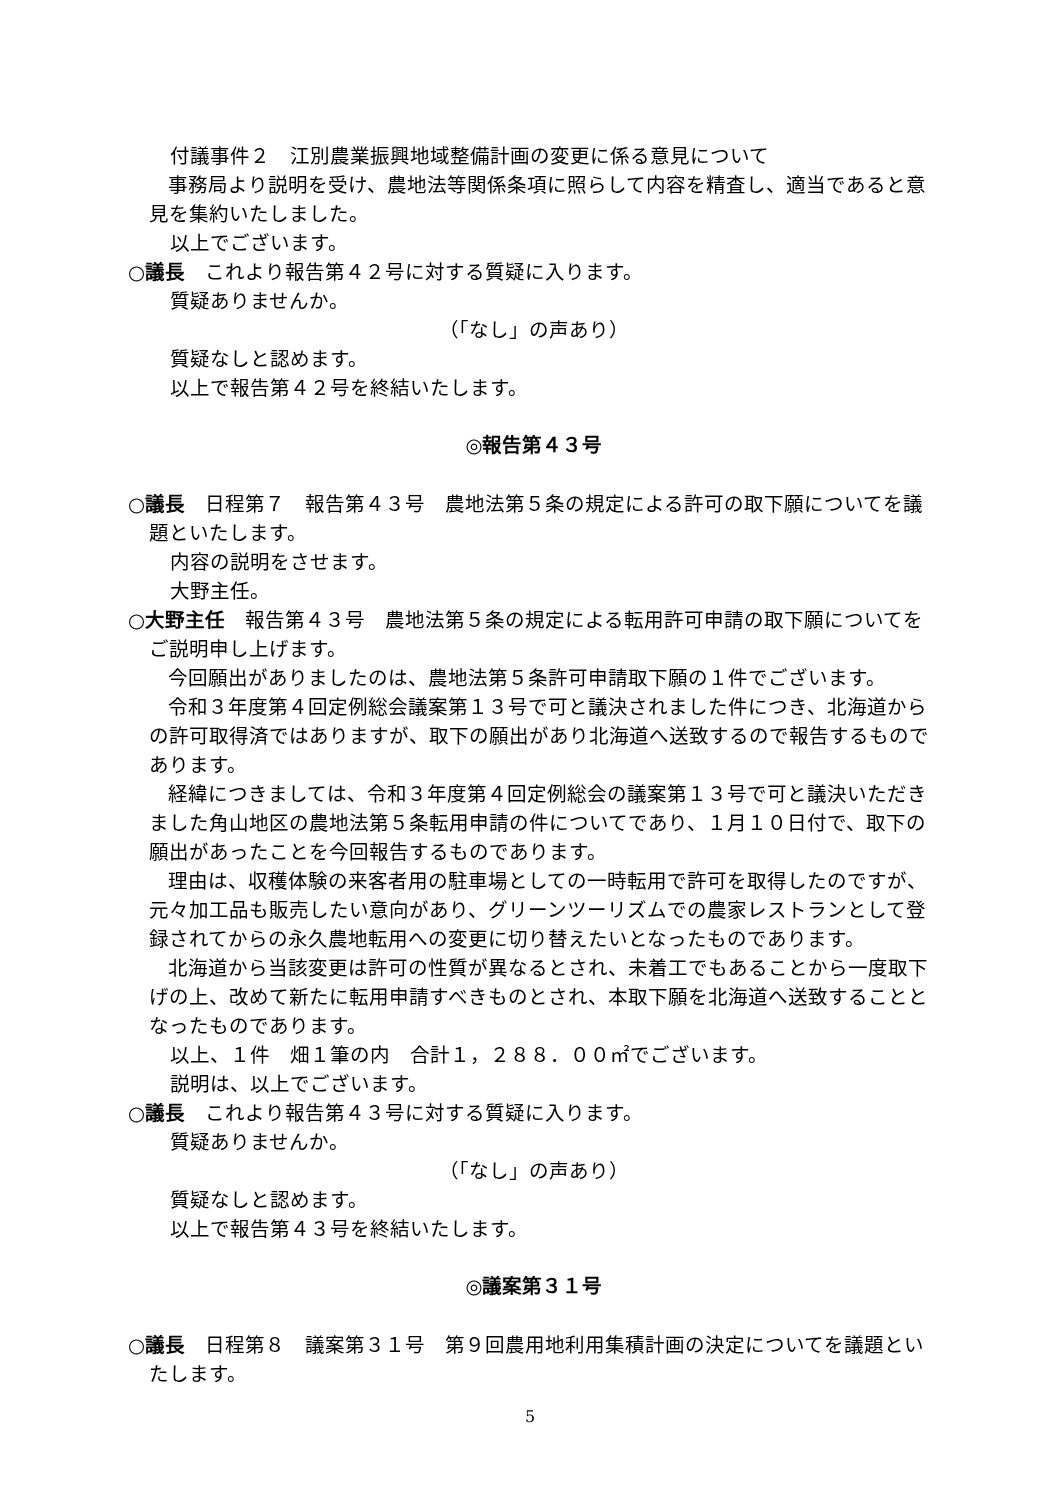付議事件２　江別農業振興地域整備計画の変更に係る意見について
　　事務局より説明を受け、農地法等関係条項に照らして内容を精査し、適当であると意見を集約いたしました。
以上でございます。
○議長　これより報告第４２号に対する質疑に入ります。
質疑ありませんか。
（「なし」の声あり）
質疑なしと認めます。
以上で報告第４２号を終結いたします。
◎報告第４３号
○議長　日程第７　報告第４３号　農地法第５条の規定による許可の取下願についてを議題といたします。
内容の説明をさせます。
大野主任。
○大野主任　報告第４３号　農地法第５条の規定による転用許可申請の取下願についてをご説明申し上げます。
　　今回願出がありましたのは、農地法第５条許可申請取下願の１件でございます。
　　令和３年度第４回定例総会議案第１３号で可と議決されました件につき、北海道からの許可取得済ではありますが、取下の願出があり北海道へ送致するので報告するものであります。
　　経緯につきましては、令和３年度第４回定例総会の議案第１３号で可と議決いただきました角山地区の農地法第５条転用申請の件についてであり、１月１０日付で、取下の願出があったことを今回報告するものであります。
　　理由は、収穫体験の来客者用の駐車場としての一時転用で許可を取得したのですが、元々加工品も販売したい意向があり、グリーンツーリズムでの農家レストランとして登録されてからの永久農地転用への変更に切り替えたいとなったものであります。
　　北海道から当該変更は許可の性質が異なるとされ、未着工でもあることから一度取下げの上、改めて新たに転用申請すべきものとされ、本取下願を北海道へ送致することとなったものであります。
以上、１件　畑１筆の内　合計１，２８８．００㎡でございます。
説明は、以上でございます。
○議長　これより報告第４３号に対する質疑に入ります。
質疑ありませんか。
（「なし」の声あり）
質疑なしと認めます。
以上で報告第４３号を終結いたします。
◎議案第３１号
○議長　日程第８　議案第３１号　第９回農用地利用集積計画の決定についてを議題といたします。
5